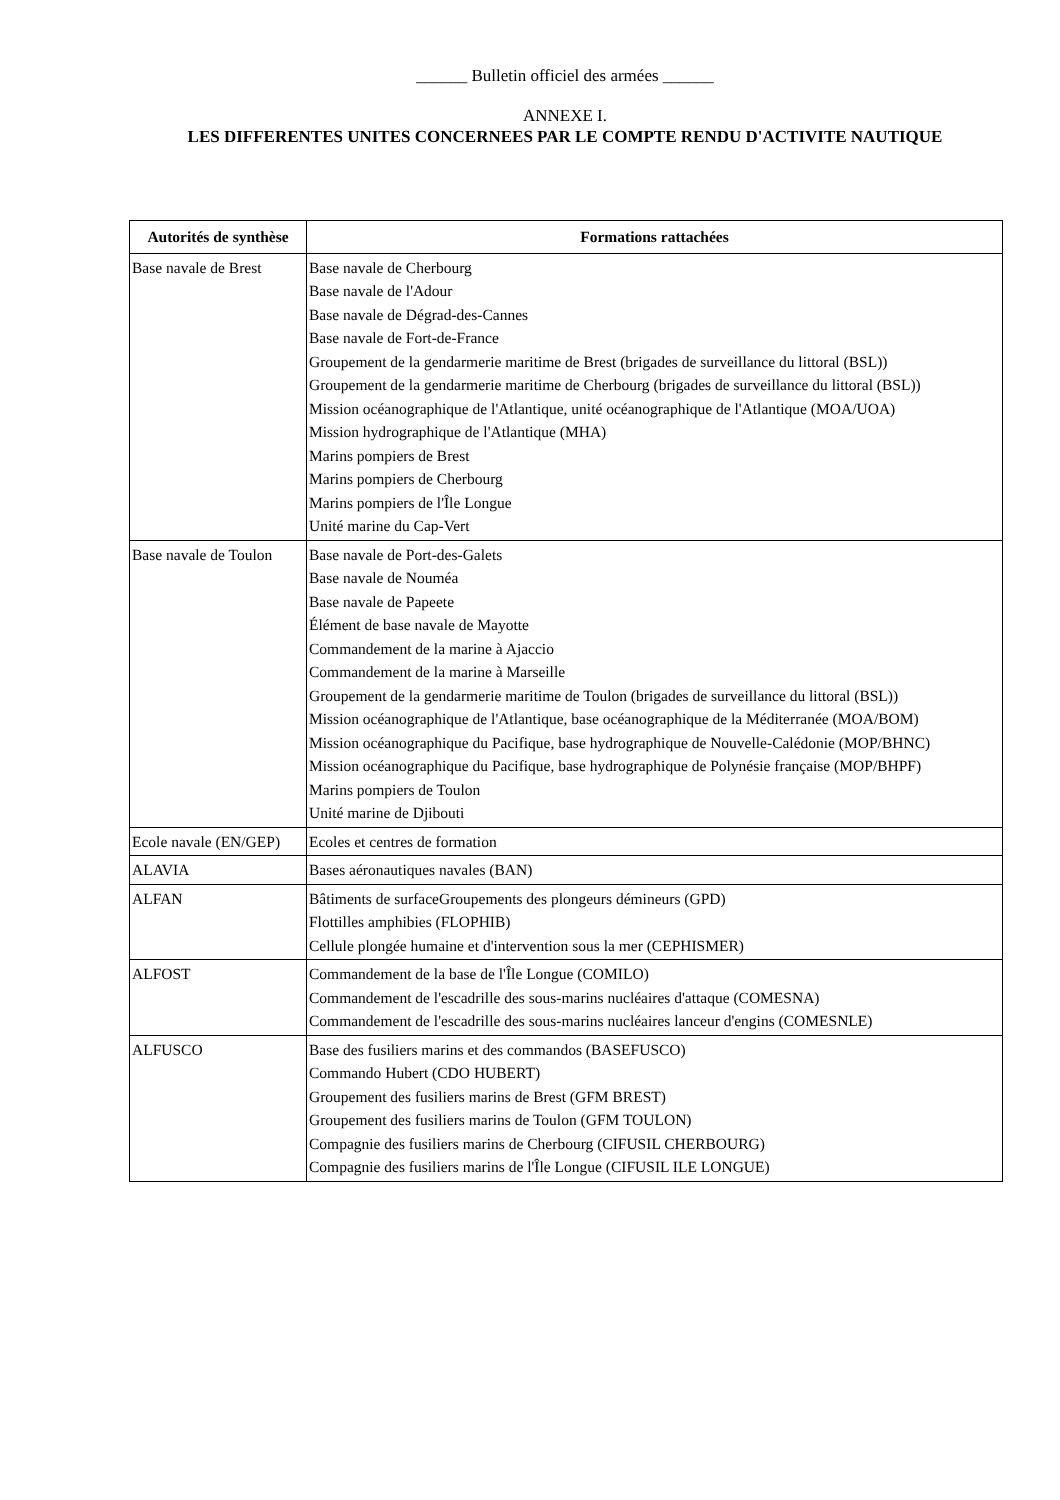______ Bulletin officiel des armées ______
ANNEXE I.
LES DIFFERENTES UNITES CONCERNEES PAR LE COMPTE RENDU D'ACTIVITE NAUTIQUE
| Autorités de synthèse | Formations rattachées |
| --- | --- |
| Base navale de Brest | Base navale de Cherbourg Base navale de l'Adour Base navale de Dégrad-des-Cannes Base navale de Fort-de-France Groupement de la gendarmerie maritime de Brest (brigades de surveillance du littoral (BSL)) Groupement de la gendarmerie maritime de Cherbourg (brigades de surveillance du littoral (BSL)) Mission océanographique de l'Atlantique, unité océanographique de l'Atlantique (MOA/UOA) Mission hydrographique de l'Atlantique (MHA) Marins pompiers de Brest Marins pompiers de Cherbourg Marins pompiers de l'Île Longue Unité marine du Cap-Vert |
| Base navale de Toulon | Base navale de Port-des-Galets Base navale de Nouméa Base navale de Papeete Élément de base navale de Mayotte Commandement de la marine à Ajaccio Commandement de la marine à Marseille Groupement de la gendarmerie maritime de Toulon (brigades de surveillance du littoral (BSL)) Mission océanographique de l'Atlantique, base océanographique de la Méditerranée (MOA/BOM) Mission océanographique du Pacifique, base hydrographique de Nouvelle-Calédonie (MOP/BHNC) Mission océanographique du Pacifique, base hydrographique de Polynésie française (MOP/BHPF) Marins pompiers de Toulon Unité marine de Djibouti |
| Ecole navale (EN/GEP) | Ecoles et centres de formation |
| ALAVIA | Bases aéronautiques navales (BAN) |
| ALFAN | Bâtiments de surfaceGroupements des plongeurs démineurs (GPD) Flottilles amphibies (FLOPHIB) Cellule plongée humaine et d'intervention sous la mer (CEPHISMER) |
| ALFOST | Commandement de la base de l'Île Longue (COMILO) Commandement de l'escadrille des sous-marins nucléaires d'attaque (COMESNA) Commandement de l'escadrille des sous-marins nucléaires lanceur d'engins (COMESNLE) |
| ALFUSCO | Base des fusiliers marins et des commandos (BASEFUSCO) Commando Hubert (CDO HUBERT) Groupement des fusiliers marins de Brest (GFM BREST) Groupement des fusiliers marins de Toulon (GFM TOULON) Compagnie des fusiliers marins de Cherbourg (CIFUSIL CHERBOURG) Compagnie des fusiliers marins de l'Île Longue (CIFUSIL ILE LONGUE) |